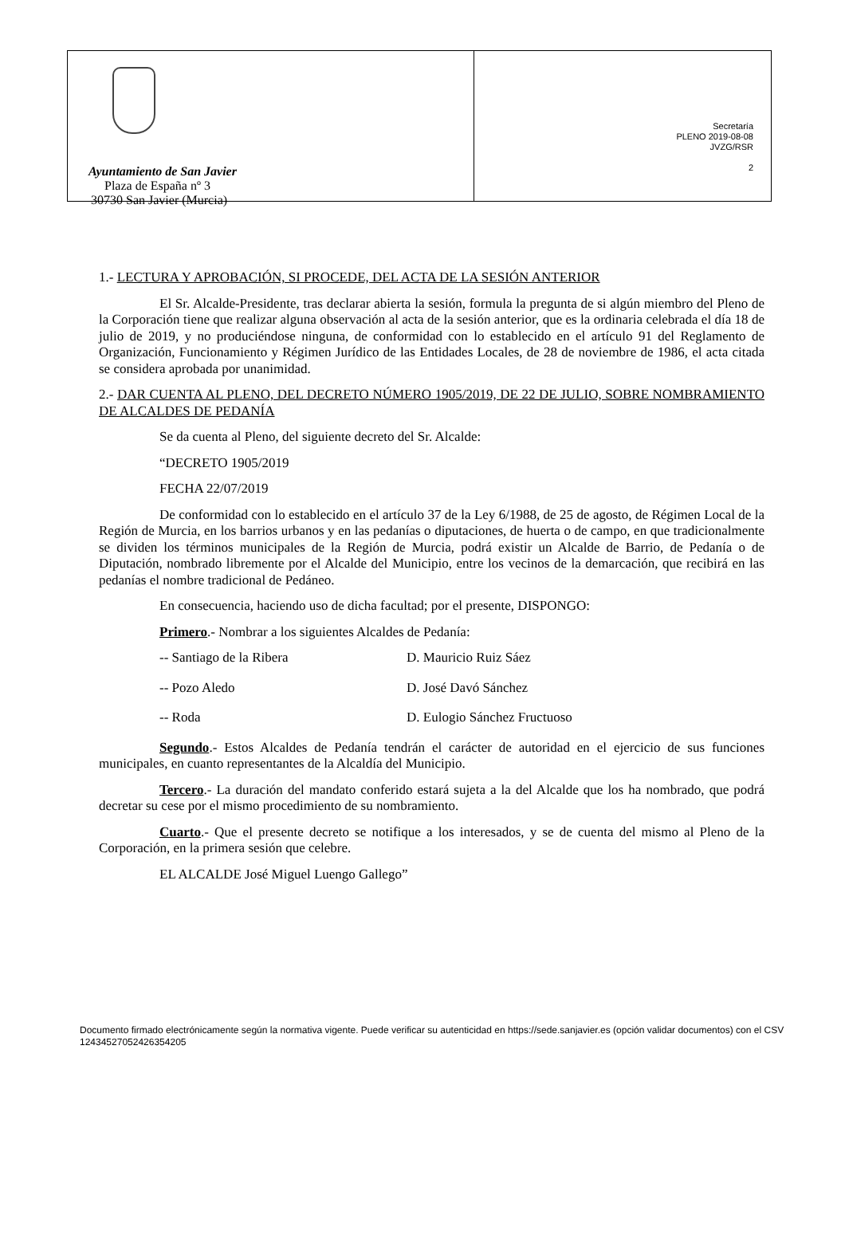Ayuntamiento de San Javier
Plaza de España nº 3
30730 San Javier (Murcia)
Secretaría
PLENO 2019-08-08
JVZG/RSR
2
1.- LECTURA Y APROBACIÓN, SI PROCEDE, DEL ACTA DE LA SESIÓN ANTERIOR
El Sr. Alcalde-Presidente, tras declarar abierta la sesión, formula la pregunta de si algún miembro del Pleno de la Corporación tiene que realizar alguna observación al acta de la sesión anterior, que es la ordinaria celebrada el día 18 de julio de 2019, y no produciéndose ninguna, de conformidad con lo establecido en el artículo 91 del Reglamento de Organización, Funcionamiento y Régimen Jurídico de las Entidades Locales, de 28 de noviembre de 1986, el acta citada se considera aprobada por unanimidad.
2.- DAR CUENTA AL PLENO, DEL DECRETO NÚMERO 1905/2019, DE 22 DE JULIO, SOBRE NOMBRAMIENTO DE ALCALDES DE PEDANÍA
Se da cuenta al Pleno, del siguiente decreto del Sr. Alcalde:
“DECRETO 1905/2019
FECHA 22/07/2019
De conformidad con lo establecido en el artículo 37 de la Ley 6/1988, de 25 de agosto, de Régimen Local de la Región de Murcia, en los barrios urbanos y en las pedanías o diputaciones, de huerta o de campo, en que tradicionalmente se dividen los términos municipales de la Región de Murcia, podrá existir un Alcalde de Barrio, de Pedanía o de Diputación, nombrado libremente por el Alcalde del Municipio, entre los vecinos de la demarcación, que recibirá en las pedanías el nombre tradicional de Pedáneo.
En consecuencia, haciendo uso de dicha facultad; por el presente, DISPONGO:
Primero.- Nombrar a los siguientes Alcaldes de Pedanía:
| -- Santiago de la Ribera | D. Mauricio Ruiz Sáez |
| -- Pozo Aledo | D. José Davó Sánchez |
| -- Roda | D. Eulogio Sánchez Fructuoso |
Segundo.- Estos Alcaldes de Pedanía tendrán el carácter de autoridad en el ejercicio de sus funciones municipales, en cuanto representantes de la Alcaldía del Municipio.
Tercero.- La duración del mandato conferido estará sujeta a la del Alcalde que los ha nombrado, que podrá decretar su cese por el mismo procedimiento de su nombramiento.
Cuarto.- Que el presente decreto se notifique a los interesados, y se de cuenta del mismo al Pleno de la Corporación, en la primera sesión que celebre.
EL ALCALDE José Miguel Luengo Gallego”
Documento firmado electrónicamente según la normativa vigente. Puede verificar su autenticidad en https://sede.sanjavier.es (opción validar documentos) con el CSV 12434527052426354205